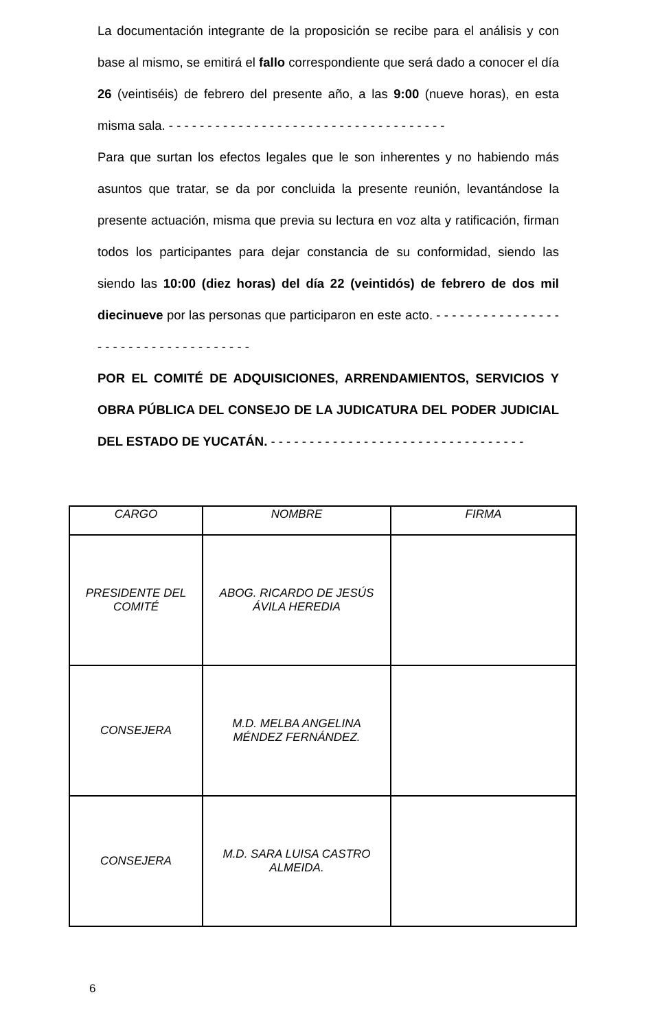La documentación integrante de la proposición se recibe para el análisis y con base al mismo, se emitirá el fallo correspondiente que será dado a conocer el día 26 (veintiséis) de febrero del presente año, a las 9:00 (nueve horas), en esta misma sala. - - - - - - - - - - - - - - - - - - - - - - - - - - - - - - - - - - - -
Para que surtan los efectos legales que le son inherentes y no habiendo más asuntos que tratar, se da por concluida la presente reunión, levantándose la presente actuación, misma que previa su lectura en voz alta y ratificación, firman todos los participantes para dejar constancia de su conformidad, siendo las siendo las 10:00 (diez horas) del día 22 (veintidós) de febrero de dos mil diecinueve por las personas que participaron en este acto. - - - - - - - - - - - - - - - - - - - - - - - - - - - - - - - - - - - -
POR EL COMITÉ DE ADQUISICIONES, ARRENDAMIENTOS, SERVICIOS Y OBRA PÚBLICA DEL CONSEJO DE LA JUDICATURA DEL PODER JUDICIAL DEL ESTADO DE YUCATÁN. - - - - - - - - - - - - - - - - - - - - - - - - - - - - - - - - -
| CARGO | NOMBRE | FIRMA |
| --- | --- | --- |
| PRESIDENTE DEL COMITÉ | ABOG. RICARDO DE JESÚS ÁVILA HEREDIA | |
| CONSEJERA | M.D. MELBA ANGELINA MÉNDEZ FERNÁNDEZ. | |
| CONSEJERA | M.D. SARA LUISA CASTRO ALMEIDA. | |
6